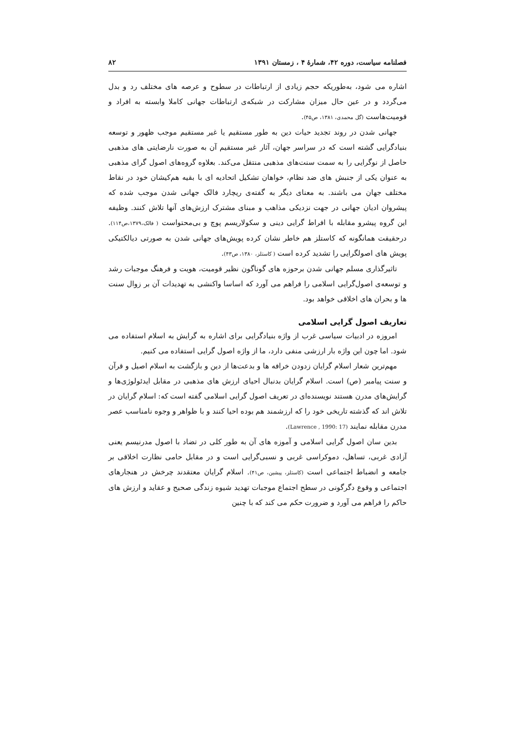فصلنامه سیاست، دوره ۴۲، شمارهٔ ۴ ، زمستان ۱۳۹۱ ۸۲
اشاره می شود، به‌طوریکه حجم زیادی از ارتباطات در سطوح و عرصه های مختلف رد و بدل می‌گردد و در عین حال میزان مشارکت در شبکه‌ی ارتباطات جهانی کاملا وابسته به افراد و قومیت‌هاست (گل محمدی، ۱۳۸۱، ص۴۵).
جهانی شدن در روند تجدید حیات دین به طور مستقیم یا غیر مستقیم موجب ظهور و توسعه بنیادگرایی گشته است که در سراسر جهان، آثار غیر مستقیم آن به صورت نارضایتی های مذهبی حاصل از نوگرایی را به سمت سنت‌های مذهبی منتقل می‌کند. بعلاوه گروه‌های اصول گرای مذهبی به عنوان یکی از جنبش های ضد نظام، خواهان تشکیل اتحادیه ای با بقیه هم‌کیشان خود در نقاط مختلف جهان می باشند. به معنای دیگر به گفته‌ی ریچارد فالک جهانی شدن موجب شده که پیشروان ادیان جهانی در جهت نزدیکی مذاهب و مبنای مشترک ارزش‌های آنها تلاش کنند. وظیفه این گروه پیشرو مقابله با افراط گرایی دینی و سکولاریسم پوچ و بی‌محتواست ( فالک،۱۳۷۹،ص۱۱۴). درحقیقت همانگونه که کاستلز هم خاطر نشان کرده پویش‌های جهانی شدن به صورتی دیالکتیکی پویش های اصولگرایی را تشدید کرده است ( کاستلز، ۱۳۸۰، ص۴۳).
تاثیرگذاری مسلم جهانی شدن برحوزه های گوناگون نظیر قومیت، هویت و فرهنگ موجبات رشد و توسعه‌ی اصول‌گرایی اسلامی را فراهم می آورد که اساسا واکنشی به تهدیدات آن بر زوال سنت ها و بحران های اخلاقی خواهد بود.
تعاریف اصول گرایی اسلامی
امروزه در ادبیات سیاسی غرب از واژه بنیادگرایی برای اشاره به گرایش به اسلام استفاده می شود. اما چون این واژه بار ارزشی منفی دارد، ما از واژه اصول گرایی استفاده می کنیم.
مهم‌ترین شعار اسلام گرایان زدودن خرافه ها و بدعت‌ها از دین و بازگشت به اسلام اصیل و قرآن و سنت پیامبر (ص) است. اسلام گرایان بدنبال احیای ارزش های مذهبی در مقابل ایدئولوژی‌ها و گرایش‌های مدرن هستند نویسنده‌ای در تعریف اصول گرایی اسلامی گفته است که: اسلام گرایان در تلاش اند که گذشته تاریخی خود را که ارزشمند هم بوده احیا کنند و با ظواهر و وجوه نامناسب عصر مدرن مقابله نمایند (Lawrence , 1990: 17).
بدین سان اصول گرایی اسلامی و آموزه های آن به طور کلی در تضاد با اصول مدرنیسم یعنی آزادی غربی، تساهل، دموکراسی غربی و نسبی‌گرایی است و در مقابل حامی نظارت اخلاقی بر جامعه و انضباط اجتماعی است (کاستلز، پیشین، ص۴۱). اسلام گرایان معتقدند چرخش در هنجارهای اجتماعی و وقوع دگرگونی در سطح اجتماع موجبات تهدید شیوه زندگی صحیح و عقاید و ارزش های حاکم را فراهم می آورد و ضرورت حکم می کند که با چنین